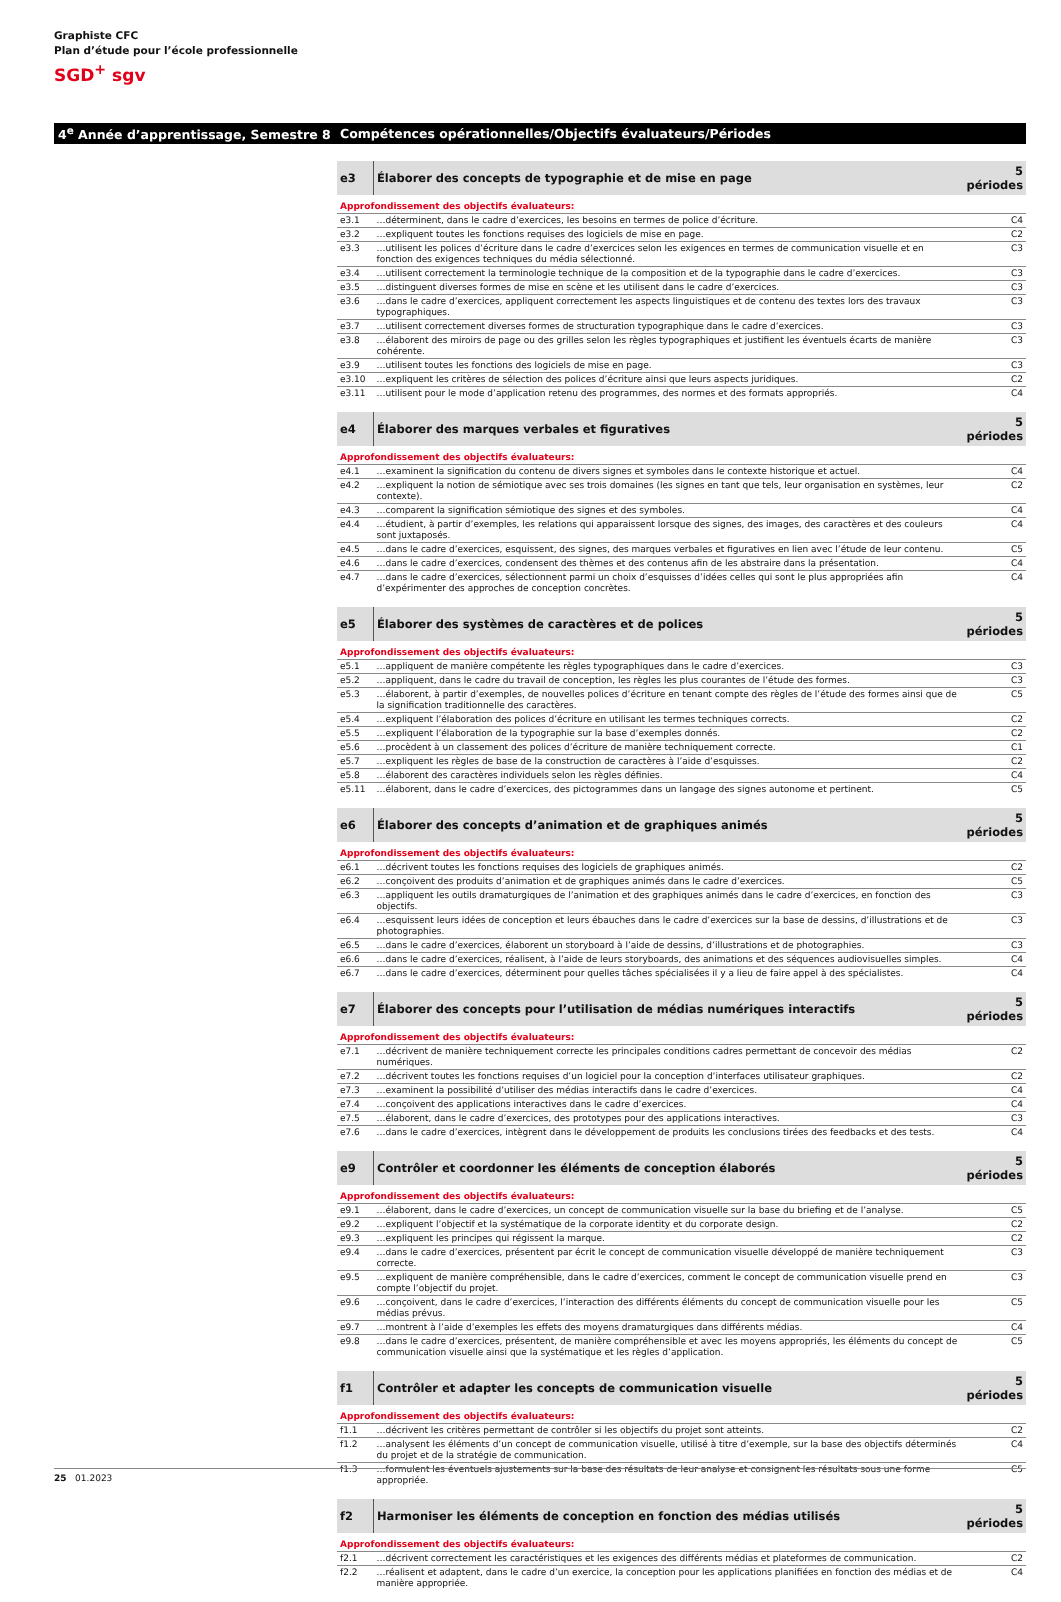Graphiste CFC
Plan d’étude pour l’école professionnelle
SGD<sup>+</sup> sgv
4<sup>e</sup> Année d’apprentissage, Semestre 8 Compétences opérationnelles/Objectifs évaluateurs/Périodes
| e3 | Élaborer des concepts de typographie et de mise en page | 5 périodes |
| --- | --- | --- |
| Approfondissement des objectifs évaluateurs: | | |
| e3.1 | …déterminent, dans le cadre d’exercices, les besoins en termes de police d’écriture. | C4 |
| e3.2 | …expliquent toutes les fonctions requises des logiciels de mise en page. | C2 |
| e3.3 | …utilisent les polices d’écriture dans le cadre d’exercices selon les exigences en termes de communication visuelle et en fonction des exigences techniques du média sélectionné. | C3 |
| e3.4 | …utilisent correctement la terminologie technique de la composition et de la typographie dans le cadre d’exercices. | C3 |
| e3.5 | …distinguent diverses formes de mise en scène et les utilisent dans le cadre d’exercices. | C3 |
| e3.6 | …dans le cadre d’exercices, appliquent correctement les aspects linguistiques et de contenu des textes lors des travaux typographiques. | C3 |
| e3.7 | …utilisent correctement diverses formes de structuration typographique dans le cadre d’exercices. | C3 |
| e3.8 | …élaborent des miroirs de page ou des grilles selon les règles typographiques et justifient les éventuels écarts de manière cohérente. | C3 |
| e3.9 | …utilisent toutes les fonctions des logiciels de mise en page. | C3 |
| e3.10 | …expliquent les critères de sélection des polices d’écriture ainsi que leurs aspects juridiques. | C2 |
| e3.11 | …utilisent pour le mode d’application retenu des programmes, des normes et des formats appropriés. | C4 |
| e4 | Élaborer des marques verbales et figuratives | 5 périodes |
| --- | --- | --- |
| Approfondissement des objectifs évaluateurs: | | |
| e4.1 | …examinent la signification du contenu de divers signes et symboles dans le contexte historique et actuel. | C4 |
| e4.2 | …expliquent la notion de sémiotique avec ses trois domaines (les signes en tant que tels, leur organisation en systèmes, leur contexte). | C2 |
| e4.3 | …comparent la signification sémiotique des signes et des symboles. | C4 |
| e4.4 | …étudient, à partir d’exemples, les relations qui apparaissent lorsque des signes, des images, des caractères et des couleurs sont juxtaposés. | C4 |
| e4.5 | …dans le cadre d’exercices, esquissent, des signes, des marques verbales et figuratives en lien avec l’étude de leur contenu. | C5 |
| e4.6 | …dans le cadre d’exercices, condensent des thèmes et des contenus afin de les abstraire dans la présentation. | C4 |
| e4.7 | …dans le cadre d’exercices, sélectionnent parmi un choix d’esquisses d’idées celles qui sont le plus appropriées afin d’expérimenter des approches de conception concrètes. | C4 |
| e5 | Élaborer des systèmes de caractères et de polices | 5 périodes |
| --- | --- | --- |
| Approfondissement des objectifs évaluateurs: | | |
| e5.1 | …appliquent de manière compétente les règles typographiques dans le cadre d’exercices. | C3 |
| e5.2 | …appliquent, dans le cadre du travail de conception, les règles les plus courantes de l’étude des formes. | C3 |
| e5.3 | …élaborent, à partir d’exemples, de nouvelles polices d’écriture en tenant compte des règles de l’étude des formes ainsi que de la signification traditionnelle des caractères. | C5 |
| e5.4 | …expliquent l’élaboration des polices d’écriture en utilisant les termes techniques corrects. | C2 |
| e5.5 | …expliquent l’élaboration de la typographie sur la base d’exemples donnés. | C2 |
| e5.6 | …procèdent à un classement des polices d’écriture de manière techniquement correcte. | C1 |
| e5.7 | …expliquent les règles de base de la construction de caractères à l’aide d’esquisses. | C2 |
| e5.8 | …élaborent des caractères individuels selon les règles définies. | C4 |
| e5.11 | …élaborent, dans le cadre d’exercices, des pictogrammes dans un langage des signes autonome et pertinent. | C5 |
| e6 | Élaborer des concepts d’animation et de graphiques animés | 5 périodes |
| --- | --- | --- |
| Approfondissement des objectifs évaluateurs: | | |
| e6.1 | …décrivent toutes les fonctions requises des logiciels de graphiques animés. | C2 |
| e6.2 | …conçoivent des produits d’animation et de graphiques animés dans le cadre d’exercices. | C5 |
| e6.3 | …appliquent les outils dramaturgiques de l’animation et des graphiques animés dans le cadre d’exercices, en fonction des objectifs. | C3 |
| e6.4 | …esquissent leurs idées de conception et leurs ébauches dans le cadre d’exercices sur la base de dessins, d’illustrations et de photographies. | C3 |
| e6.5 | …dans le cadre d’exercices, élaborent un storyboard à l’aide de dessins, d’illustrations et de photographies. | C3 |
| e6.6 | …dans le cadre d’exercices, réalisent, à l’aide de leurs storyboards, des animations et des séquences audiovisuelles simples. | C4 |
| e6.7 | …dans le cadre d’exercices, déterminent pour quelles tâches spécialisées il y a lieu de faire appel à des spécialistes. | C4 |
| e7 | Élaborer des concepts pour l’utilisation de médias numériques interactifs | 5 périodes |
| --- | --- | --- |
| Approfondissement des objectifs évaluateurs: | | |
| e7.1 | …décrivent de manière techniquement correcte les principales conditions cadres permettant de concevoir des médias numériques. | C2 |
| e7.2 | …décrivent toutes les fonctions requises d’un logiciel pour la conception d’interfaces utilisateur graphiques. | C2 |
| e7.3 | …examinent la possibilité d’utiliser des médias interactifs dans le cadre d’exercices. | C4 |
| e7.4 | …conçoivent des applications interactives dans le cadre d’exercices. | C4 |
| e7.5 | …élaborent, dans le cadre d’exercices, des prototypes pour des applications interactives. | C3 |
| e7.6 | …dans le cadre d’exercices, intègrent dans le développement de produits les conclusions tirées des feedbacks et des tests. | C4 |
| e9 | Contrôler et coordonner les éléments de conception élaborés | 5 périodes |
| --- | --- | --- |
| Approfondissement des objectifs évaluateurs: | | |
| e9.1 | …élaborent, dans le cadre d’exercices, un concept de communication visuelle sur la base du briefing et de l’analyse. | C5 |
| e9.2 | …expliquent l’objectif et la systématique de la corporate identity et du corporate design. | C2 |
| e9.3 | …expliquent les principes qui régissent la marque. | C2 |
| e9.4 | …dans le cadre d’exercices, présentent par écrit le concept de communication visuelle développé de manière techniquement correcte. | C3 |
| e9.5 | …expliquent de manière compréhensible, dans le cadre d’exercices, comment le concept de communication visuelle prend en compte l’objectif du projet. | C3 |
| e9.6 | …conçoivent, dans le cadre d’exercices, l’interaction des différents éléments du concept de communication visuelle pour les médias prévus. | C5 |
| e9.7 | …montrent à l’aide d’exemples les effets des moyens dramaturgiques dans différents médias. | C4 |
| e9.8 | …dans le cadre d’exercices, présentent, de manière compréhensible et avec les moyens appropriés, les éléments du concept de communication visuelle ainsi que la systématique et les règles d’application. | C5 |
| f1 | Contrôler et adapter les concepts de communication visuelle | 5 périodes |
| --- | --- | --- |
| Approfondissement des objectifs évaluateurs: | | |
| f1.1 | …décrivent les critères permettant de contrôler si les objectifs du projet sont atteints. | C2 |
| f1.2 | …analysent les éléments d’un concept de communication visuelle, utilisé à titre d’exemple, sur la base des objectifs déterminés du projet et de la stratégie de communication. | C4 |
| f1.3 | …formulent les éventuels ajustements sur la base des résultats de leur analyse et consignent les résultats sous une forme appropriée. | C5 |
| f2 | Harmoniser les éléments de conception en fonction des médias utilisés | 5 périodes |
| --- | --- | --- |
| Approfondissement des objectifs évaluateurs: | | |
| f2.1 | …décrivent correctement les caractéristiques et les exigences des différents médias et plateformes de communication. | C2 |
| f2.2 | …réalisent et adaptent, dans le cadre d’un exercice, la conception pour les applications planifiées en fonction des médias et de manière appropriée. | C4 |
25 01.2023